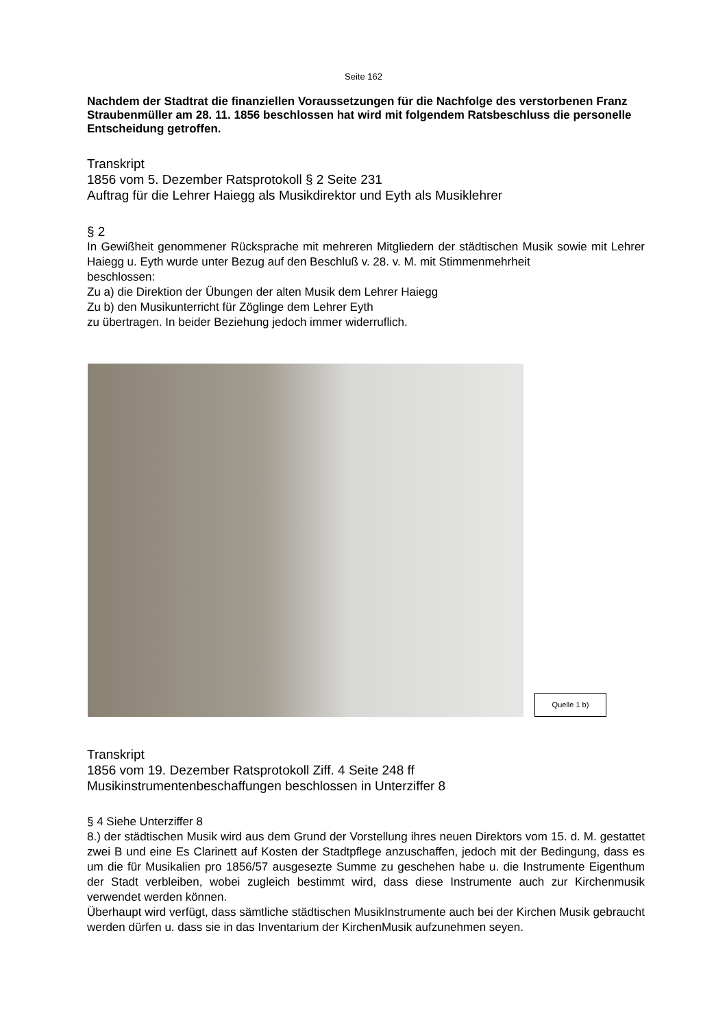Seite 162
Nachdem der Stadtrat die finanziellen Voraussetzungen für die Nachfolge des verstorbenen Franz Straubenmüller am 28. 11. 1856 beschlossen hat wird mit folgendem Ratsbeschluss die personelle Entscheidung getroffen.
Transkript
1856 vom 5. Dezember Ratsprotokoll § 2 Seite 231
Auftrag für die Lehrer Haiegg als Musikdirektor und Eyth als Musiklehrer
§ 2
In Gewißheit genommener Rücksprache mit mehreren Mitgliedern der städtischen Musik sowie mit Lehrer Haiegg u. Eyth wurde unter Bezug auf den Beschluß v. 28. v. M. mit Stimmenmehrheit
beschlossen:
Zu a) die Direktion der Übungen der alten Musik dem Lehrer Haiegg
Zu b) den Musikunterricht für Zöglinge dem Lehrer Eyth
zu übertragen. In beider Beziehung jedoch immer widerruflich.
Quelle 1 b)
Transkript
1856 vom 19. Dezember Ratsprotokoll Ziff. 4 Seite 248 ff
Musikinstrumentenbeschaffungen beschlossen in Unterziffer 8
§ 4 Siehe Unterziffer 8
8.) der städtischen Musik wird aus dem Grund der Vorstellung ihres neuen Direktors vom 15. d. M. gestattet zwei B und eine Es Clarinett auf Kosten der Stadtpflege anzuschaffen, jedoch mit der Bedingung, dass es um die für Musikalien pro 1856/57 ausgesezte Summe zu geschehen habe u. die Instrumente Eigenthum der Stadt verbleiben, wobei zugleich bestimmt wird, dass diese Instrumente auch zur Kirchenmusik verwendet werden können.
Überhaupt wird verfügt, dass sämtliche städtischen MusikInstrumente auch bei der Kirchen Musik gebraucht werden dürfen u. dass sie in das Inventarium der KirchenMusik aufzunehmen seyen.